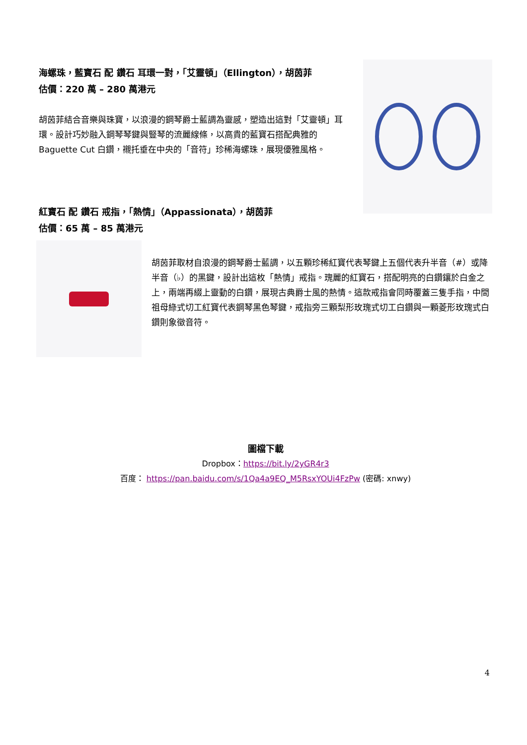海螺珠，藍寶石 配 鑽石 耳環一對，「艾靈頓」（Ellington），胡茵菲
估價：220 萬 – 280 萬港元
胡茵菲結合音樂與珠寶，以浪漫的鋼琴爵士藍調為靈感，塑造出這對「艾靈頓」耳環。設計巧妙融入鋼琴琴鍵與豎琴的流麗線條，以高貴的藍寶石搭配典雅的 Baguette Cut 白鑽，襯托垂在中央的「音符」珍稀海螺珠，展現優雅風格。
紅寶石 配 鑽石 戒指，「熱情」（Appassionata），胡茵菲
估價：65 萬 – 85 萬港元
胡茵菲取材自浪漫的鋼琴爵士藍調，以五顆珍稀紅寶代表琴鍵上五個代表升半音（#）或降半音（♭）的黑鍵，設計出這枚「熱情」戒指。瑰麗的紅寶石，搭配明亮的白鑽鑲於白金之上，兩端再綴上靈動的白鑽，展現古典爵士風的熱情。這款戒指會同時覆蓋三隻手指，中間祖母綠式切工紅寶代表鋼琴黑色琴鍵，戒指旁三顆梨形玫瑰式切工白鑽與一顆菱形玫瑰式白鑽則象徵音符。
圖檔下載
Dropbox：https://bit.ly/2yGR4r3
百度： https://pan.baidu.com/s/1Qa4a9EQ_M5RsxYOUi4FzPw (密碼: xnwy)
4